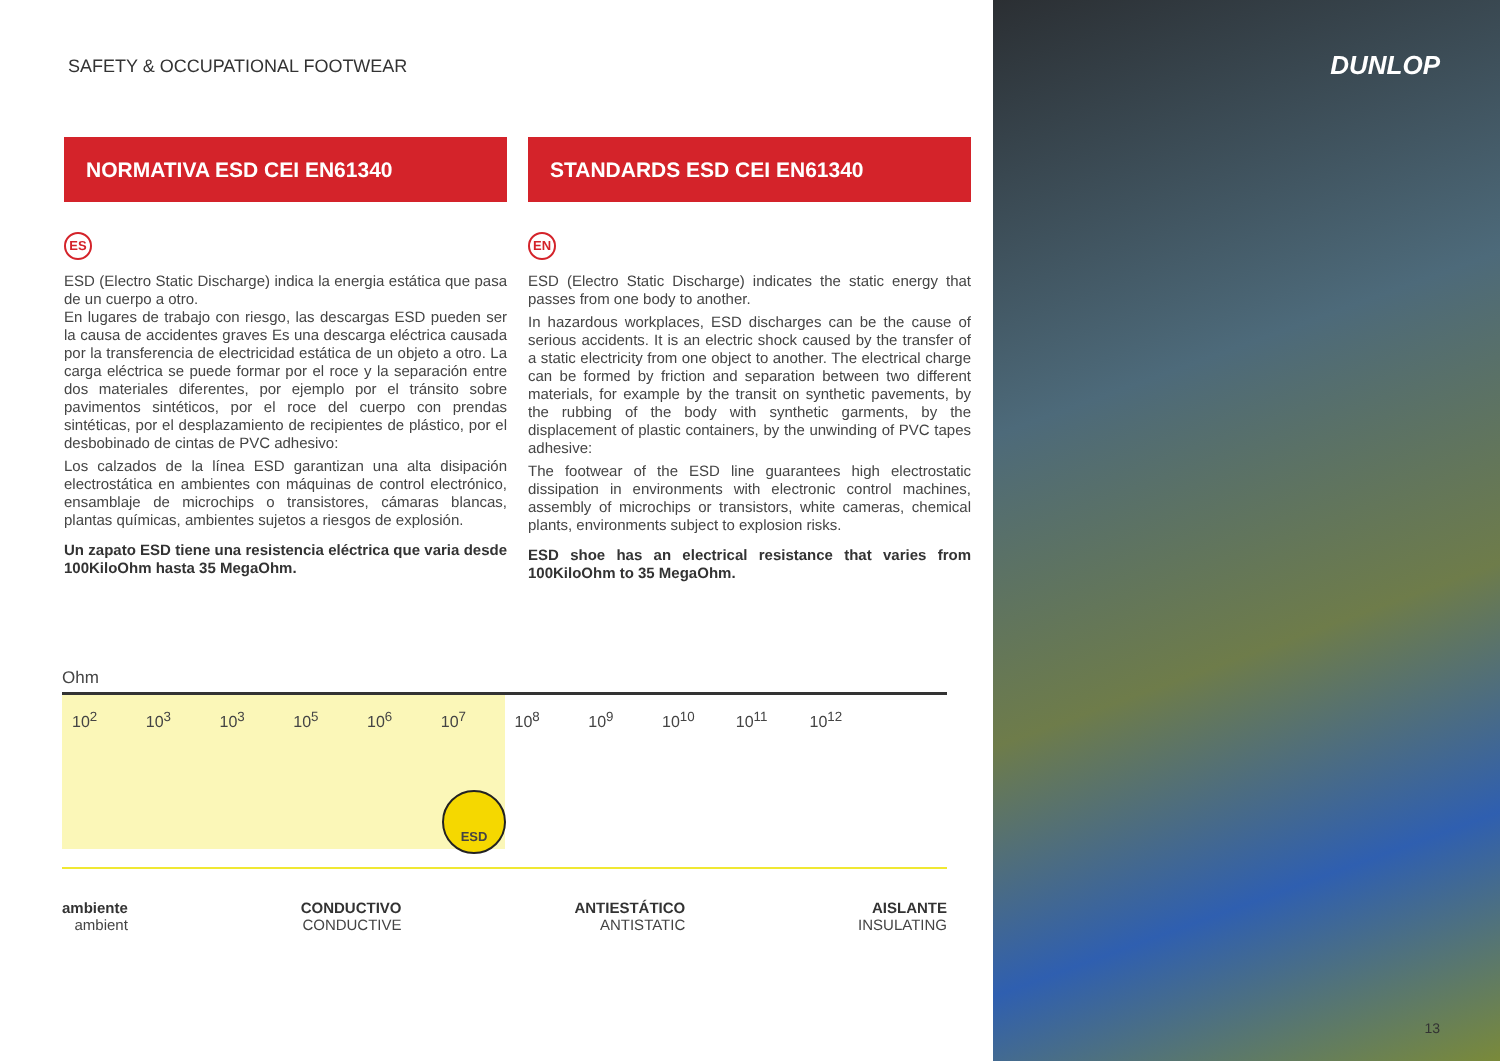SAFETY & OCCUPATIONAL FOOTWEAR
NORMATIVA ESD CEI EN61340
ES
ESD (Electro Static Discharge) indica la energia estática que pasa de un cuerpo a otro.
En lugares de trabajo con riesgo, las descargas ESD pueden ser la causa de accidentes graves Es una descarga eléctrica causada por la transferencia de electricidad estática de un objeto a otro. La carga eléctrica se puede formar por el roce y la separación entre dos materiales diferentes, por ejemplo por el tránsito sobre pavimentos sintéticos, por el roce del cuerpo con prendas sintéticas, por el desplazamiento de recipientes de plástico, por el desbobinado de cintas de PVC adhesivo:
Los calzados de la línea ESD garantizan una alta disipación electrostática en ambientes con máquinas de control electrónico, ensamblaje de microchips o transistores, cámaras blancas, plantas químicas, ambientes sujetos a riesgos de explosión.
Un zapato ESD tiene una resistencia eléctrica que varia desde 100KiloOhm hasta 35 MegaOhm.
STANDARDS ESD CEI EN61340
EN
ESD (Electro Static Discharge) indicates the static energy that passes from one body to another.
In hazardous workplaces, ESD discharges can be the cause of serious accidents. It is an electric shock caused by the transfer of a static electricity from one object to another. The electrical charge can be formed by friction and separation between two different materials, for example by the transit on synthetic pavements, by the rubbing of the body with synthetic garments, by the displacement of plastic containers, by the unwinding of PVC tapes adhesive:
The footwear of the ESD line guarantees high electrostatic dissipation in environments with electronic control machines, assembly of microchips or transistors, white cameras, chemical plants, environments subject to explosion risks.
ESD shoe has an electrical resistance that varies from 100KiloOhm to 35 MegaOhm.
Ohm
10<sup>2</sup> 10<sup>3</sup> 10<sup>3</sup> 10<sup>5</sup> 10<sup>6</sup> 10<sup>7</sup> 10<sup>8</sup> 10<sup>9</sup> 10<sup>10</sup> 10<sup>11</sup> 10<sup>12</sup>
ESD
ambiente
ambient
CONDUCTIVO
CONDUCTIVE
ANTIESTÁTICO
ANTISTATIC
AISLANTE
INSULATING
DUNLOP
13